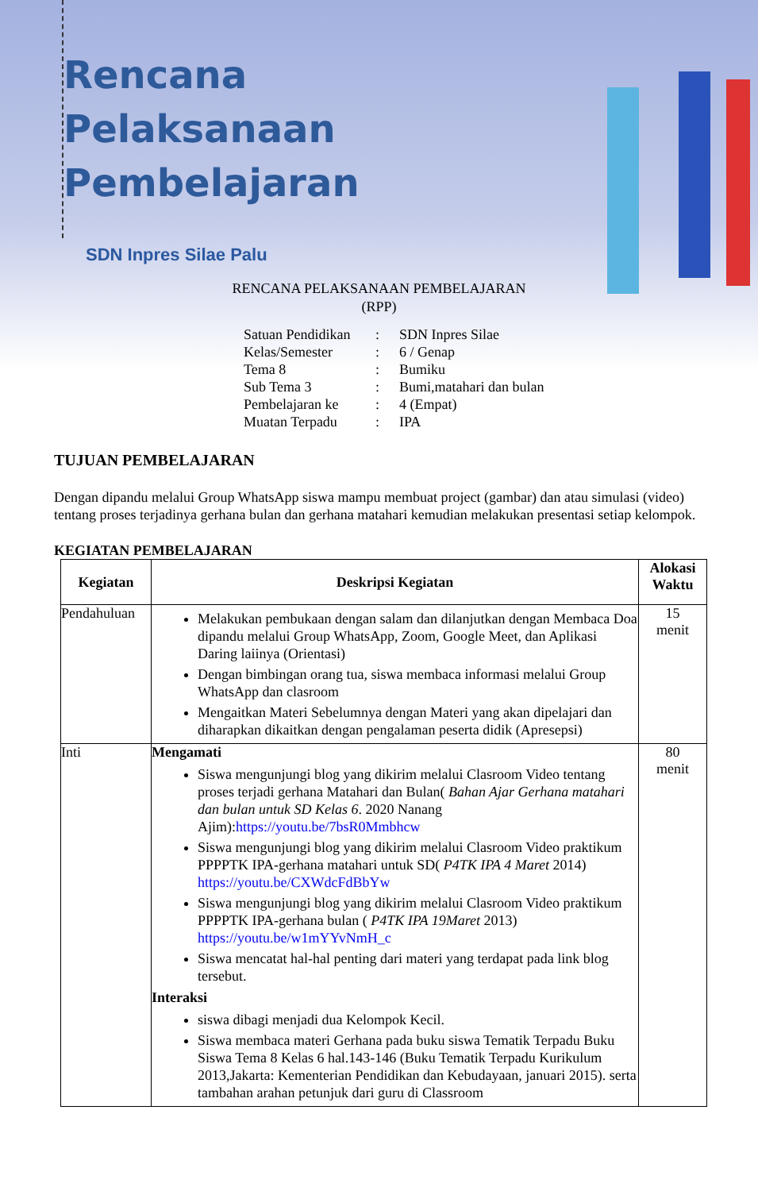Rencana
Pelaksanaan
Pembelajaran
SDN Inpres Silae Palu
RENCANA PELAKSANAAN PEMBELAJARAN
(RPP)
| Satuan Pendidikan | : | SDN Inpres Silae |
| Kelas/Semester | : | 6 / Genap |
| Tema 8 | : | Bumiku |
| Sub Tema 3 | : | Bumi,matahari dan bulan |
| Pembelajaran ke | : | 4 (Empat) |
| Muatan Terpadu | : | IPA |
TUJUAN PEMBELAJARAN
Dengan dipandu melalui Group WhatsApp siswa mampu membuat project (gambar) dan atau simulasi (video) tentang proses terjadinya gerhana bulan dan gerhana matahari kemudian melakukan presentasi setiap kelompok.
KEGIATAN PEMBELAJARAN
| Kegiatan | Deskripsi Kegiatan | Alokasi Waktu |
| --- | --- | --- |
| Pendahuluan | Melakukan pembukaan dengan salam dan dilanjutkan dengan Membaca Doa dipandu melalui Group WhatsApp, Zoom, Google Meet, dan Aplikasi Daring laiinya (Orientasi) Dengan bimbingan orang tua, siswa membaca informasi melalui Group WhatsApp dan clasroom Mengaitkan Materi Sebelumnya dengan Materi yang akan dipelajari dan diharapkan dikaitkan dengan pengalaman peserta didik (Apresepsi) | 15 menit |
| Inti | Mengamati Siswa mengunjungi blog yang dikirim melalui Clasroom Video tentang proses terjadi gerhana Matahari dan Bulan( Bahan Ajar Gerhana matahari dan bulan untuk SD Kelas 6 . 2020 Nanang Ajim): https://youtu.be/7bsR0Mmbhcw Siswa mengunjungi blog yang dikirim melalui Clasroom Video praktikum PPPPTK IPA-gerhana matahari untuk SD( P4TK IPA 4 Maret 2014) https://youtu.be/CXWdcFdBbYw Siswa mengunjungi blog yang dikirim melalui Clasroom Video praktikum PPPPTK IPA-gerhana bulan ( P4TK IPA 19Maret 2013) https://youtu.be/w1mYYvNmH_c Siswa mencatat hal-hal penting dari materi yang terdapat pada link blog tersebut. Interaksi siswa dibagi menjadi dua Kelompok Kecil. Siswa membaca materi Gerhana pada buku siswa Tematik Terpadu Buku Siswa Tema 8 Kelas 6 hal.143-146 (Buku Tematik Terpadu Kurikulum 2013,Jakarta: Kementerian Pendidikan dan Kebudayaan, januari 2015). serta tambahan arahan petunjuk dari guru di Classroom | 80 menit |